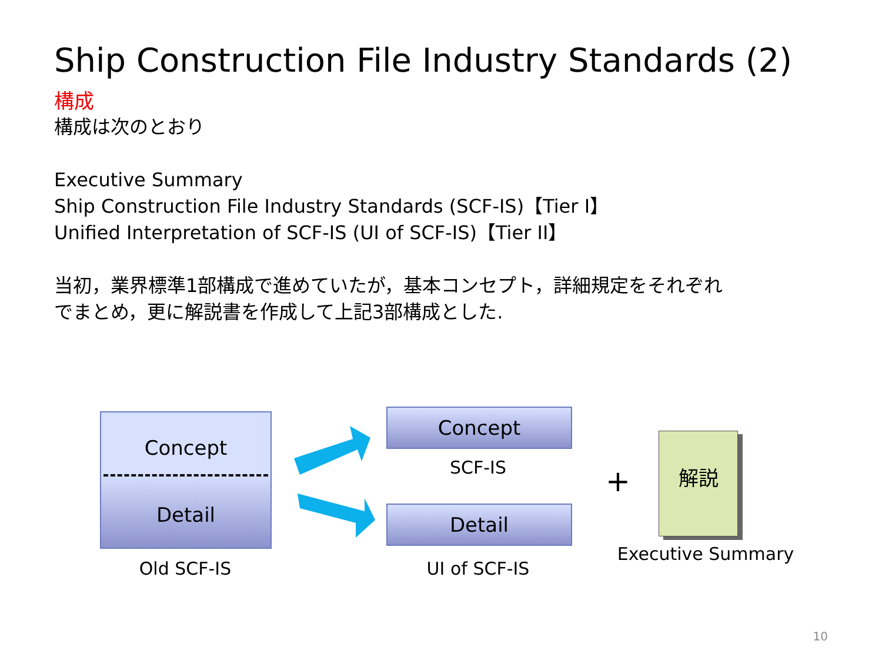Ship Construction File Industry Standards (2)
構成
構成は次のとおり
Executive Summary
Ship Construction File Industry Standards (SCF-IS)【Tier I】
Unified Interpretation of SCF-IS (UI of SCF-IS)【Tier II】
当初，業界標準1部構成で進めていたが，基本コンセプト，詳細規定をそれぞれ
でまとめ，更に解説書を作成して上記3部構成とした.
Concept
Detail
Old SCF-IS
Concept
SCF-IS
Detail
UI of SCF-IS
+
解説
Executive Summary
10